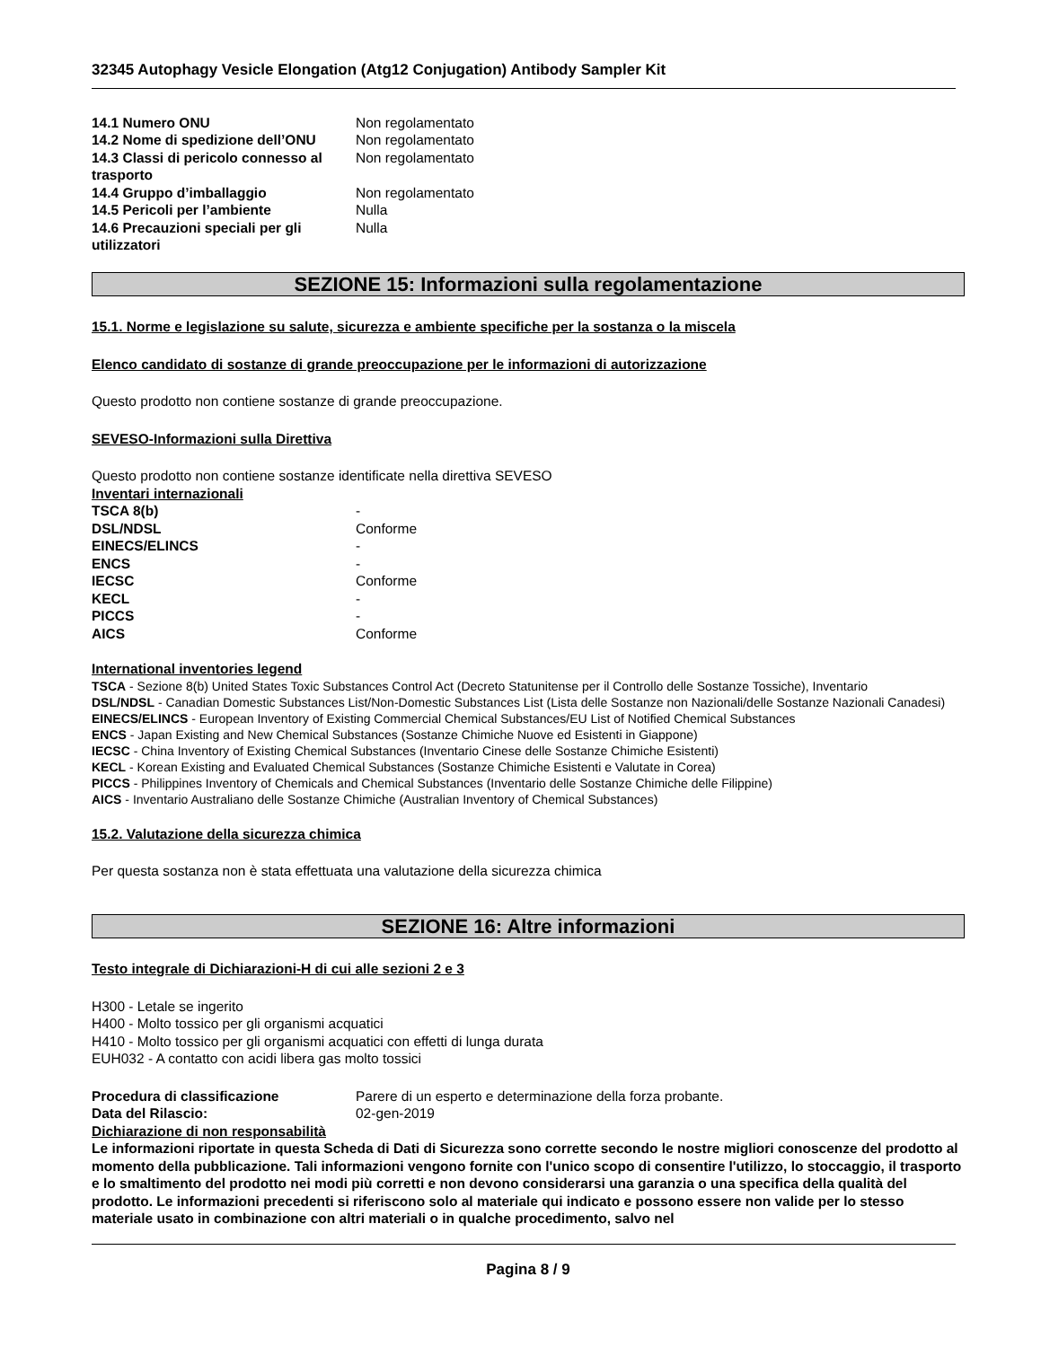32345 Autophagy Vesicle Elongation (Atg12 Conjugation) Antibody Sampler Kit
| 14.1 Numero ONU | Non regolamentato |
| 14.2 Nome di spedizione dell’ONU | Non regolamentato |
| 14.3 Classi di pericolo connesso al trasporto | Non regolamentato |
| 14.4 Gruppo d’imballaggio | Non regolamentato |
| 14.5 Pericoli per l’ambiente | Nulla |
| 14.6 Precauzioni speciali per gli utilizzatori | Nulla |
SEZIONE 15: Informazioni sulla regolamentazione
15.1. Norme e legislazione su salute, sicurezza e ambiente specifiche per la sostanza o la miscela
Elenco candidato di sostanze di grande preoccupazione per le informazioni di autorizzazione
Questo prodotto non contiene sostanze di grande preoccupazione.
SEVESO-Informazioni sulla Direttiva
Questo prodotto non contiene sostanze identificate nella direttiva SEVESO
Inventari internazionali
| TSCA 8(b) | - |
| DSL/NDSL | Conforme |
| EINECS/ELINCS | - |
| ENCS | - |
| IECSC | Conforme |
| KECL | - |
| PICCS | - |
| AICS | Conforme |
International inventories legend
TSCA - Sezione 8(b) United States Toxic Substances Control Act (Decreto Statunitense per il Controllo delle Sostanze Tossiche), Inventario
DSL/NDSL - Canadian Domestic Substances List/Non-Domestic Substances List (Lista delle Sostanze non Nazionali/delle Sostanze Nazionali Canadesi)
EINECS/ELINCS - European Inventory of Existing Commercial Chemical Substances/EU List of Notified Chemical Substances
ENCS - Japan Existing and New Chemical Substances (Sostanze Chimiche Nuove ed Esistenti in Giappone)
IECSC - China Inventory of Existing Chemical Substances (Inventario Cinese delle Sostanze Chimiche Esistenti)
KECL - Korean Existing and Evaluated Chemical Substances (Sostanze Chimiche Esistenti e Valutate in Corea)
PICCS - Philippines Inventory of Chemicals and Chemical Substances (Inventario delle Sostanze Chimiche delle Filippine)
AICS - Inventario Australiano delle Sostanze Chimiche (Australian Inventory of Chemical Substances)
15.2. Valutazione della sicurezza chimica
Per questa sostanza non è stata effettuata una valutazione della sicurezza chimica
SEZIONE 16: Altre informazioni
Testo integrale di Dichiarazioni-H di cui alle sezioni 2 e 3
H300 - Letale se ingerito
H400 - Molto tossico per gli organismi acquatici
H410 - Molto tossico per gli organismi acquatici con effetti di lunga durata
EUH032 - A contatto con acidi libera gas molto tossici
| Procedura di classificazione | Parere di un esperto e determinazione della forza probante. |
| Data del Rilascio: | 02-gen-2019 |
Dichiarazione di non responsabilità
Le informazioni riportate in questa Scheda di Dati di Sicurezza sono corrette secondo le nostre migliori conoscenze del prodotto al momento della pubblicazione. Tali informazioni vengono fornite con l'unico scopo di consentire l'utilizzo, lo stoccaggio, il trasporto e lo smaltimento del prodotto nei modi più corretti e non devono considerarsi una garanzia o una specifica della qualità del prodotto. Le informazioni precedenti si riferiscono solo al materiale qui indicato e possono essere non valide per lo stesso materiale usato in combinazione con altri materiali o in qualche procedimento, salvo nel
Pagina 8 / 9